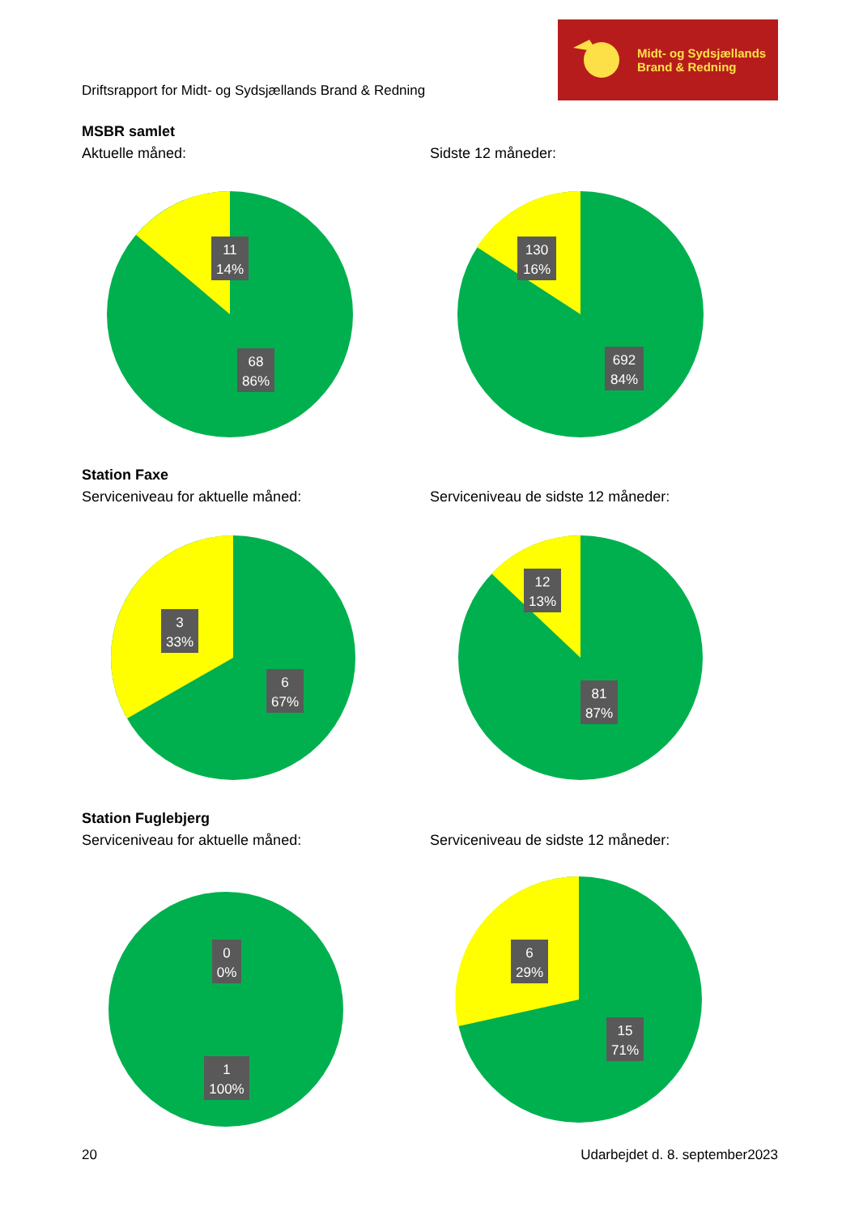Driftsrapport for Midt- og Sydsjællands Brand & Redning
Midt- og Sydsjællands
Brand & Redning
MSBR samlet
Aktuelle måned:
11
14%
68
86%
Sidste 12 måneder:
130
16%
692
84%
Station Faxe
Serviceniveau for aktuelle måned:
3
33%
6
67%
Serviceniveau de sidste 12 måneder:
12
13%
81
87%
Station Fuglebjerg
Serviceniveau for aktuelle måned:
0
0%
1
100%
Serviceniveau de sidste 12 måneder:
6
29%
15
71%
20 Udarbejdet d. 8. september2023